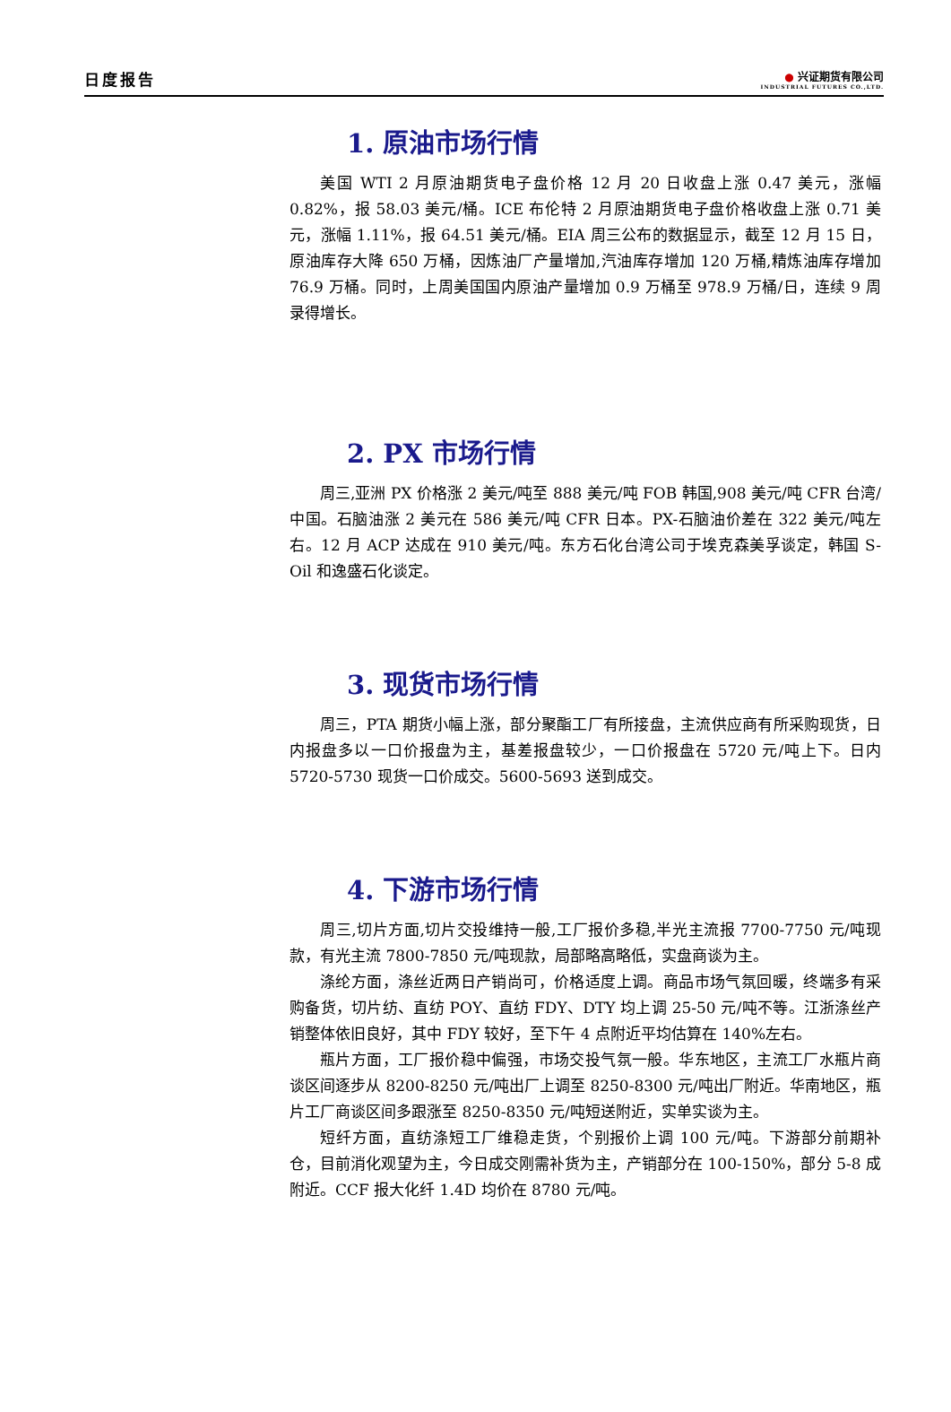日度报告
● 兴证期货有限公司
INDUSTRIAL FUTURES CO.,LTD.
1. 原油市场行情
美国 WTI 2 月原油期货电子盘价格 12 月 20 日收盘上涨 0.47 美元，涨幅 0.82%，报 58.03 美元/桶。ICE 布伦特 2 月原油期货电子盘价格收盘上涨 0.71 美元，涨幅 1.11%，报 64.51 美元/桶。EIA 周三公布的数据显示，截至 12 月 15 日，原油库存大降 650 万桶，因炼油厂产量增加,汽油库存增加 120 万桶,精炼油库存增加 76.9 万桶。同时，上周美国国内原油产量增加 0.9 万桶至 978.9 万桶/日，连续 9 周录得增长。
2. PX 市场行情
周三,亚洲 PX 价格涨 2 美元/吨至 888 美元/吨 FOB 韩国,908 美元/吨 CFR 台湾/中国。石脑油涨 2 美元在 586 美元/吨 CFR 日本。PX-石脑油价差在 322 美元/吨左右。12 月 ACP 达成在 910 美元/吨。东方石化台湾公司于埃克森美孚谈定，韩国 S-Oil 和逸盛石化谈定。
3. 现货市场行情
周三，PTA 期货小幅上涨，部分聚酯工厂有所接盘，主流供应商有所采购现货，日内报盘多以一口价报盘为主，基差报盘较少，一口价报盘在 5720 元/吨上下。日内 5720-5730 现货一口价成交。5600-5693 送到成交。
4. 下游市场行情
周三,切片方面,切片交投维持一般,工厂报价多稳,半光主流报 7700-7750 元/吨现款，有光主流 7800-7850 元/吨现款，局部略高略低，实盘商谈为主。
涤纶方面，涤丝近两日产销尚可，价格适度上调。商品市场气氛回暖，终端多有采购备货，切片纺、直纺 POY、直纺 FDY、DTY 均上调 25-50 元/吨不等。江浙涤丝产销整体依旧良好，其中 FDY 较好，至下午 4 点附近平均估算在 140%左右。
瓶片方面，工厂报价稳中偏强，市场交投气氛一般。华东地区，主流工厂水瓶片商谈区间逐步从 8200-8250 元/吨出厂上调至 8250-8300 元/吨出厂附近。华南地区，瓶片工厂商谈区间多跟涨至 8250-8350 元/吨短送附近，实单实谈为主。
短纤方面，直纺涤短工厂维稳走货，个别报价上调 100 元/吨。下游部分前期补仓，目前消化观望为主，今日成交刚需补货为主，产销部分在 100-150%，部分 5-8 成附近。CCF 报大化纤 1.4D 均价在 8780 元/吨。